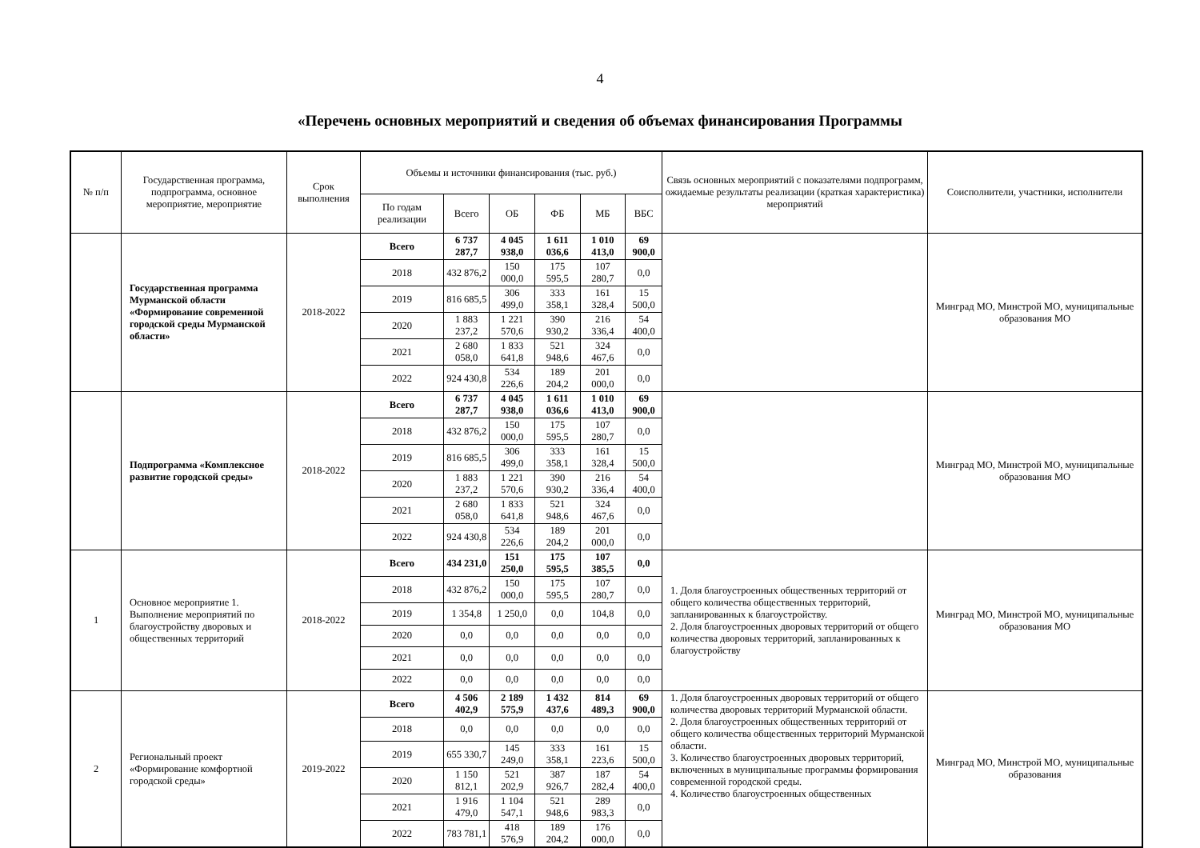4
«Перечень основных мероприятий и сведения об объемах финансирования Программы
| № п/п | Государственная программа, подпрограмма, основное мероприятие, мероприятие | Срок выполнения | Объемы и источники финансирования (тыс. руб.) | | | | | | Связь основных мероприятий с показателями подпрограмм, ожидаемые результаты реализации (краткая характеристика) мероприятий | Соисполнители, участники, исполнители |
| --- | --- | --- | --- | --- | --- | --- | --- | --- | --- | --- |
| | | | По годам реализации | Всего | ОБ | ФБ | МБ | ВБС | | |
| | Государственная программа Мурманской области «Формирование современной городской среды Мурманской области» | 2018-2022 | Всего | 6 737 287,7 | 4 045 938,0 | 1 611 036,6 | 1 010 413,0 | 69 900,0 | | Минград МО, Минстрой МО, муниципальные образования МО |
| | | | 2018 | 432 876,2 | 150 000,0 | 175 595,5 | 107 280,7 | 0,0 | | |
| | | | 2019 | 816 685,5 | 306 499,0 | 333 358,1 | 161 328,4 | 15 500,0 | | |
| | | | 2020 | 1 883 237,2 | 1 221 570,6 | 390 930,2 | 216 336,4 | 54 400,0 | | |
| | | | 2021 | 2 680 058,0 | 1 833 641,8 | 521 948,6 | 324 467,6 | 0,0 | | |
| | | | 2022 | 924 430,8 | 534 226,6 | 189 204,2 | 201 000,0 | 0,0 | | |
| | Подпрограмма «Комплексное развитие городской среды» | 2018-2022 | Всего | 6 737 287,7 | 4 045 938,0 | 1 611 036,6 | 1 010 413,0 | 69 900,0 | | Минград МО, Минстрой МО, муниципальные образования МО |
| | | | 2018 | 432 876,2 | 150 000,0 | 175 595,5 | 107 280,7 | 0,0 | | |
| | | | 2019 | 816 685,5 | 306 499,0 | 333 358,1 | 161 328,4 | 15 500,0 | | |
| | | | 2020 | 1 883 237,2 | 1 221 570,6 | 390 930,2 | 216 336,4 | 54 400,0 | | |
| | | | 2021 | 2 680 058,0 | 1 833 641,8 | 521 948,6 | 324 467,6 | 0,0 | | |
| | | | 2022 | 924 430,8 | 534 226,6 | 189 204,2 | 201 000,0 | 0,0 | | |
| 1 | Основное мероприятие 1. Выполнение мероприятий по благоустройству дворовых и общественных территорий | 2018-2022 | Всего | 434 231,0 | 151 250,0 | 175 595,5 | 107 385,5 | 0,0 | 1. Доля благоустроенных общественных территорий от общего количества общественных территорий, запланированных к благоустройству. 2. Доля благоустроенных дворовых территорий от общего количества дворовых территорий, запланированных к благоустройству | Минград МО, Минстрой МО, муниципальные образования МО |
| | | | 2018 | 432 876,2 | 150 000,0 | 175 595,5 | 107 280,7 | 0,0 | | |
| | | | 2019 | 1 354,8 | 1 250,0 | 0,0 | 104,8 | 0,0 | | |
| | | | 2020 | 0,0 | 0,0 | 0,0 | 0,0 | 0,0 | | |
| | | | 2021 | 0,0 | 0,0 | 0,0 | 0,0 | 0,0 | | |
| | | | 2022 | 0,0 | 0,0 | 0,0 | 0,0 | 0,0 | | |
| 2 | Региональный проект «Формирование комфортной городской среды» | 2019-2022 | Всего | 4 506 402,9 | 2 189 575,9 | 1 432 437,6 | 814 489,3 | 69 900,0 | 1. Доля благоустроенных дворовых территорий от общего количества дворовых территорий Мурманской области. 2. Доля благоустроенных общественных территорий от общего количества общественных территорий Мурманской области. 3. Количество благоустроенных дворовых территорий, включенных в муниципальные программы формирования современной городской среды. 4. Количество благоустроенных общественных | Минград МО, Минстрой МО, муниципальные образования |
| | | | 2018 | 0,0 | 0,0 | 0,0 | 0,0 | 0,0 | | |
| | | | 2019 | 655 330,7 | 145 249,0 | 333 358,1 | 161 223,6 | 15 500,0 | | |
| | | | 2020 | 1 150 812,1 | 521 202,9 | 387 926,7 | 187 282,4 | 54 400,0 | | |
| | | | 2021 | 1 916 479,0 | 1 104 547,1 | 521 948,6 | 289 983,3 | 0,0 | | |
| | | | 2022 | 783 781,1 | 418 576,9 | 189 204,2 | 176 000,0 | 0,0 | | |